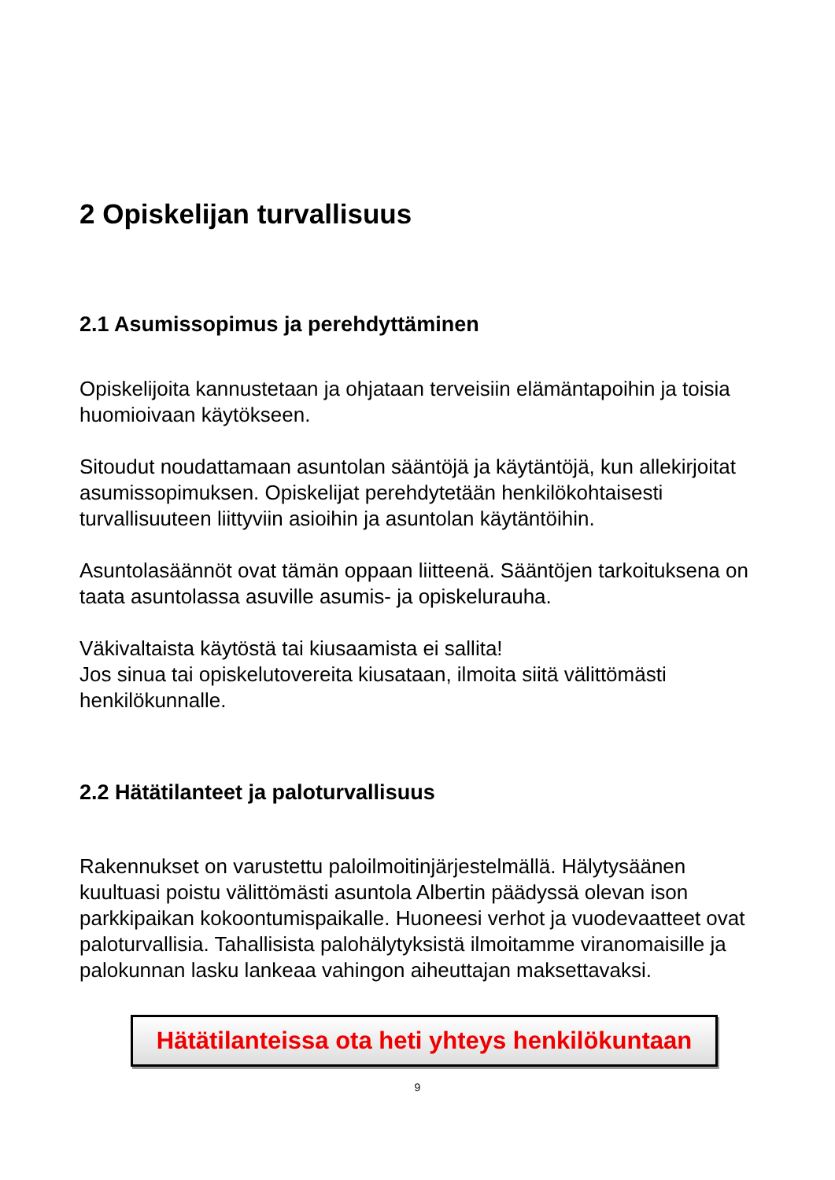2 Opiskelijan turvallisuus
2.1 Asumissopimus ja perehdyttäminen
Opiskelijoita kannustetaan ja ohjataan terveisiin elämäntapoihin ja toisia huomioivaan käytökseen.
Sitoudut noudattamaan asuntolan sääntöjä ja käytäntöjä, kun allekirjoitat asumissopimuksen. Opiskelijat perehdytetään henkilökohtaisesti turvallisuuteen liittyviin asioihin ja asuntolan käytäntöihin.
Asuntolasäännöt ovat tämän oppaan liitteenä. Sääntöjen tarkoituksena on taata asuntolassa asuville asumis- ja opiskelurauha.
Väkivaltaista käytöstä tai kiusaamista ei sallita!
Jos sinua tai opiskelutovereita kiusataan, ilmoita siitä välittömästi henkilökunnalle.
2.2 Hätätilanteet ja paloturvallisuus
Rakennukset on varustettu paloilmoitinjärjestelmällä. Hälytysäänen kuultuasi poistu välittömästi asuntola Albertin päädyssä olevan ison parkkipaikan kokoontumispaikalle. Huoneesi verhot ja vuodevaatteet ovat paloturvallisia. Tahallisista palohälytyksistä ilmoitamme viranomaisille ja palokunnan lasku lankeaa vahingon aiheuttajan maksettavaksi.
Hätätilanteissa ota heti yhteys henkilökuntaan
9